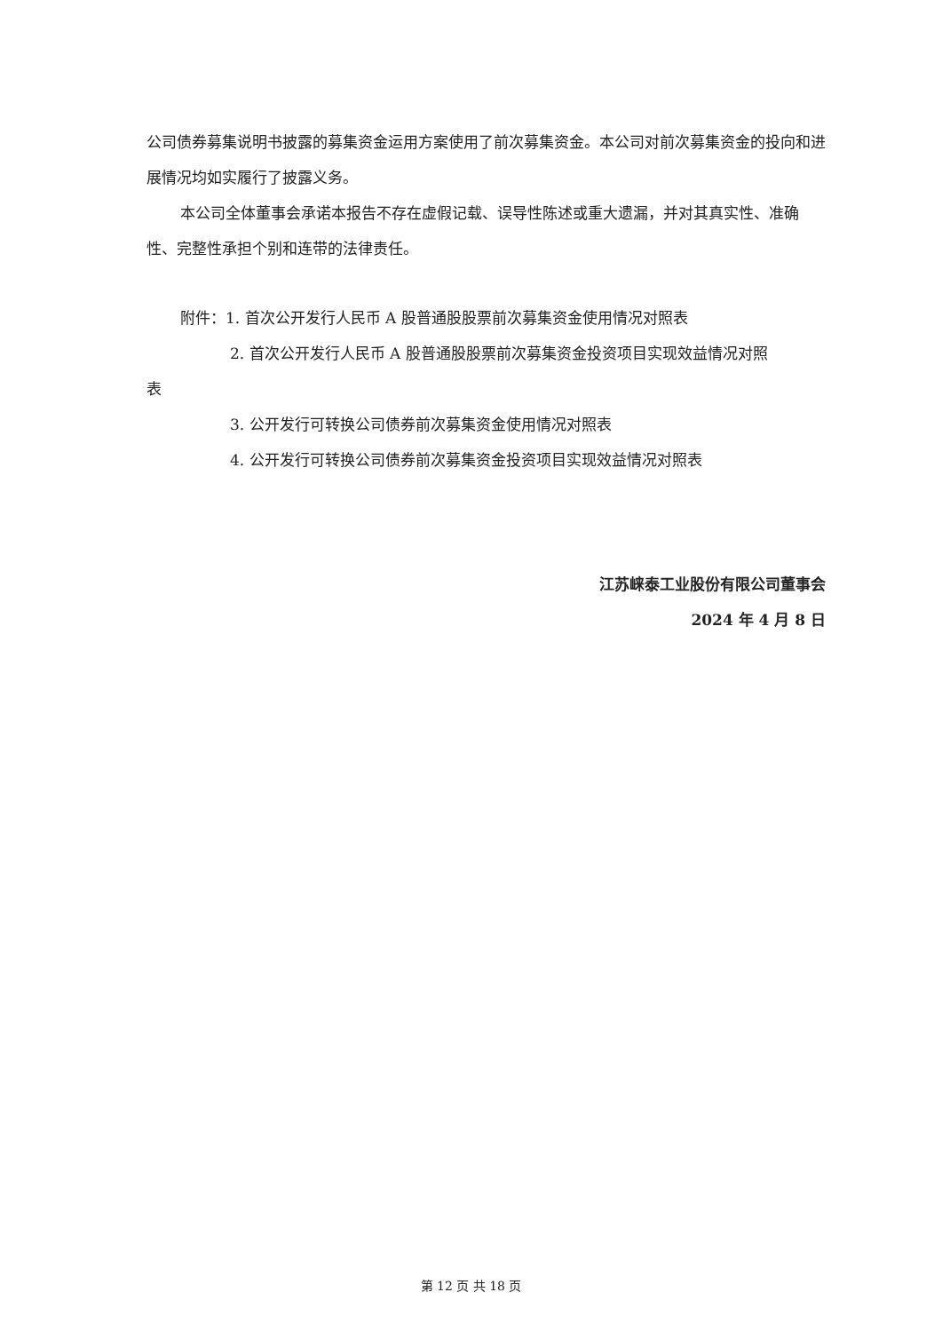公司债券募集说明书披露的募集资金运用方案使用了前次募集资金。本公司对前次募集资金的投向和进展情况均如实履行了披露义务。
本公司全体董事会承诺本报告不存在虚假记载、误导性陈述或重大遗漏，并对其真实性、准确性、完整性承担个别和连带的法律责任。
附件：1. 首次公开发行人民币 A 股普通股股票前次募集资金使用情况对照表
2. 首次公开发行人民币 A 股普通股股票前次募集资金投资项目实现效益情况对照
表
3. 公开发行可转换公司债券前次募集资金使用情况对照表
4. 公开发行可转换公司债券前次募集资金投资项目实现效益情况对照表
江苏崃泰工业股份有限公司董事会
2024 年 4 月 8 日
第 12 页 共 18 页